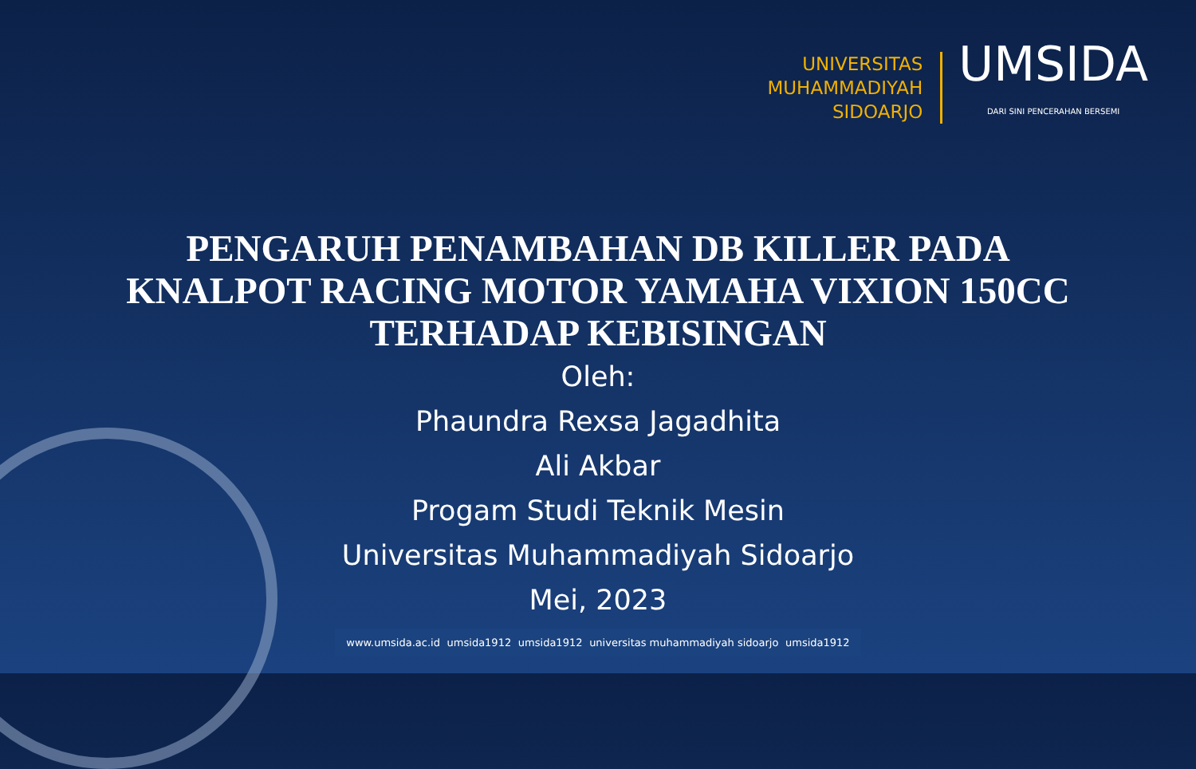UNIVERSITAS
MUHAMMADIYAH
SIDOARJO
UMSIDA
DARI SINI PENCERAHAN BERSEMI
PENGARUH PENAMBAHAN DB KILLER PADA
KNALPOT RACING MOTOR YAMAHA VIXION 150CC
TERHADAP KEBISINGAN
Oleh:
Phaundra Rexsa Jagadhita
Ali Akbar
Progam Studi Teknik Mesin
Universitas Muhammadiyah Sidoarjo
Mei, 2023
www.umsida.ac.id umsida1912 umsida1912 universitas muhammadiyah sidoarjo umsida1912